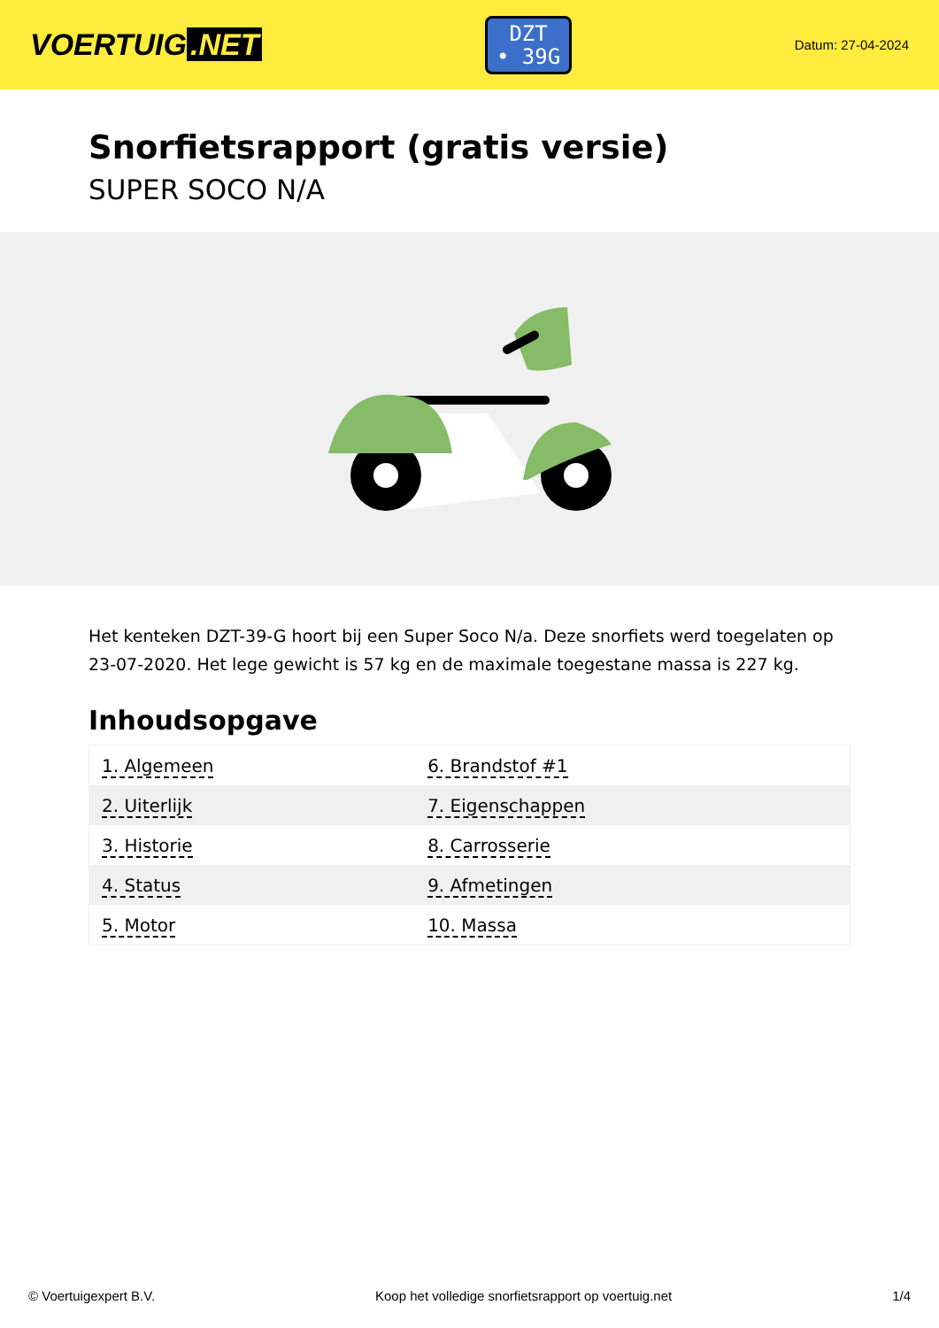VOERTUIG.NET
DZT
• 39G
Datum: 27-04-2024
Snorfietsrapport (gratis versie)
SUPER SOCO N/A
Het kenteken DZT-39-G hoort bij een Super Soco N/a. Deze snorfiets werd toegelaten op 23-07-2020. Het lege gewicht is 57 kg en de maximale toegestane massa is 227 kg.
Inhoudsopgave
| 1. Algemeen | 6. Brandstof #1 |
| 2. Uiterlijk | 7. Eigenschappen |
| 3. Historie | 8. Carrosserie |
| 4. Status | 9. Afmetingen |
| 5. Motor | 10. Massa |
© Voertuigexpert B.V. Koop het volledige snorfietsrapport op voertuig.net 1/4